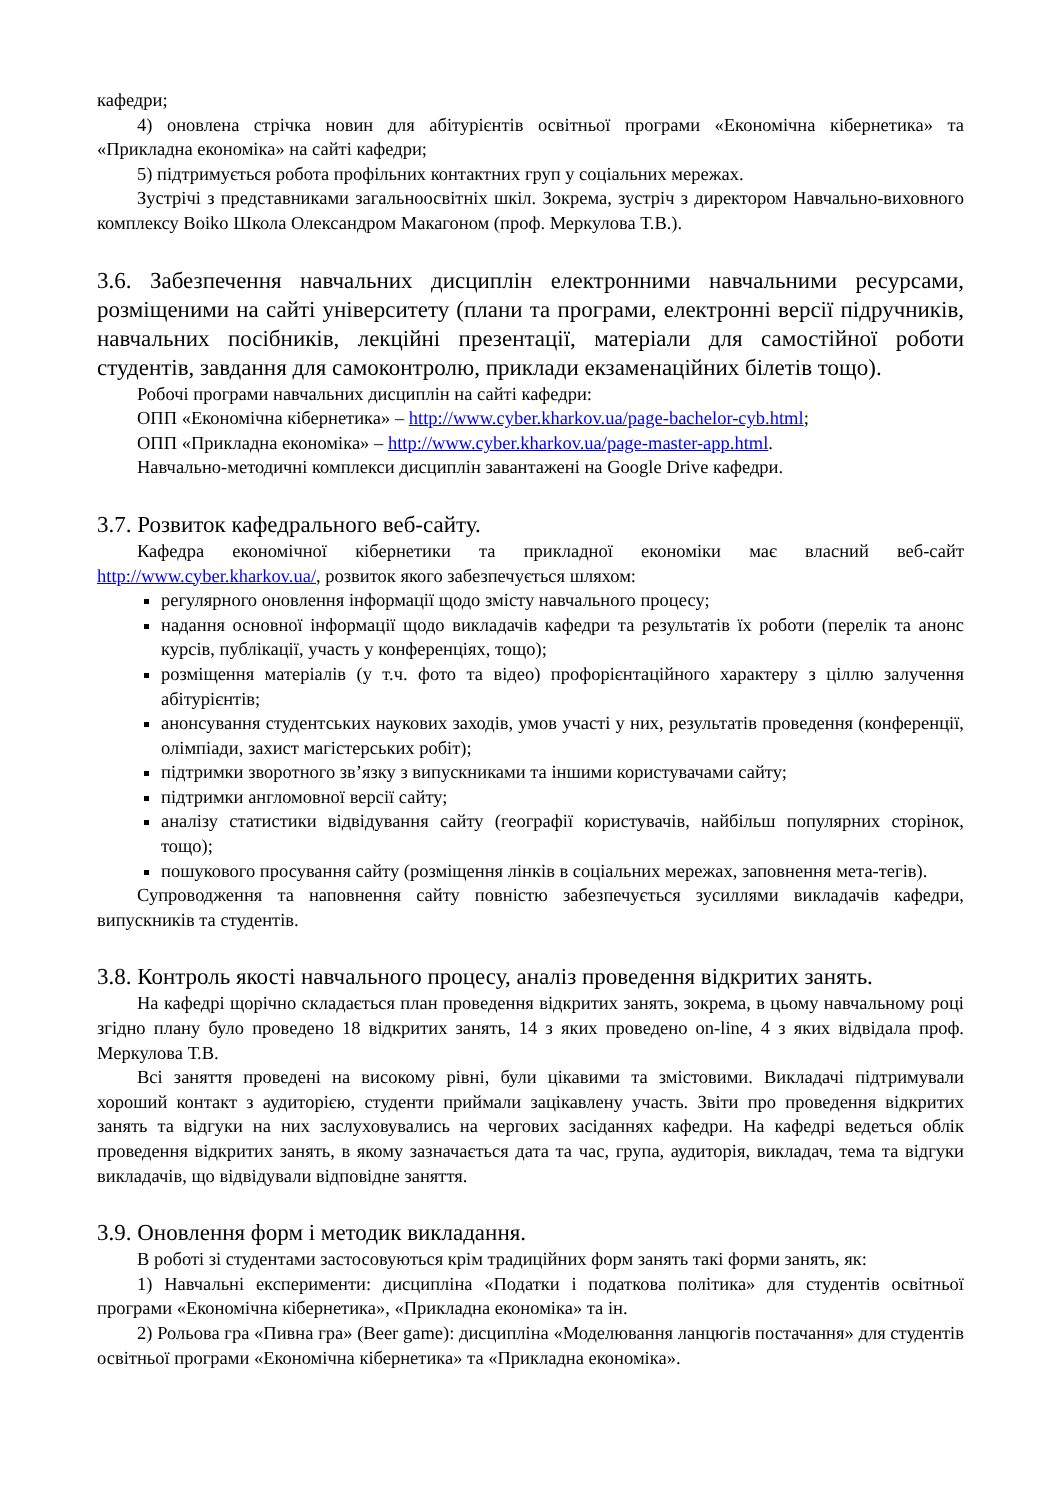кафедри;
4) оновлена стрічка новин для абітурієнтів освітньої програми «Економічна кібернетика» та «Прикладна економіка» на сайті кафедри;
5) підтримується робота профільних контактних груп у соціальних мережах.
Зустрічі з представниками загальноосвітніх шкіл. Зокрема, зустріч з директором Навчально-виховного комплексу Boiko Школа Олександром Макагоном (проф. Меркулова Т.В.).
3.6. Забезпечення навчальних дисциплін електронними навчальними ресурсами, розміщеними на сайті університету (плани та програми, електронні версії підручників, навчальних посібників, лекційні презентації, матеріали для самостійної роботи студентів, завдання для самоконтролю, приклади екзаменаційних білетів тощо).
Робочі програми навчальних дисциплін на сайті кафедри:
ОПП «Економічна кібернетика» – http://www.cyber.kharkov.ua/page-bachelor-cyb.html;
ОПП «Прикладна економіка» – http://www.cyber.kharkov.ua/page-master-app.html.
Навчально-методичні комплекси дисциплін завантажені на Google Drive кафедри.
3.7. Розвиток кафедрального веб-сайту.
Кафедра економічної кібернетики та прикладної економіки має власний веб-сайт http://www.cyber.kharkov.ua/, розвиток якого забезпечується шляхом:
регулярного оновлення інформації щодо змісту навчального процесу;
надання основної інформації щодо викладачів кафедри та результатів їх роботи (перелік та анонс курсів, публікації, участь у конференціях, тощо);
розміщення матеріалів (у т.ч. фото та відео) профорієнтаційного характеру з ціллю залучення абітурієнтів;
анонсування студентських наукових заходів, умов участі у них, результатів проведення (конференції, олімпіади, захист магістерських робіт);
підтримки зворотного зв’язку з випускниками та іншими користувачами сайту;
підтримки англомовної версії сайту;
аналізу статистики відвідування сайту (географії користувачів, найбільш популярних сторінок, тощо);
пошукового просування сайту (розміщення лінків в соціальних мережах, заповнення мета-тегів).
Супроводження та наповнення сайту повністю забезпечується зусиллями викладачів кафедри, випускників та студентів.
3.8. Контроль якості навчального процесу, аналіз проведення відкритих занять.
На кафедрі щорічно складається план проведення відкритих занять, зокрема, в цьому навчальному році згідно плану було проведено 18 відкритих занять, 14 з яких проведено on-line, 4 з яких відвідала проф. Меркулова Т.В.
Всі заняття проведені на високому рівні, були цікавими та змістовими. Викладачі підтримували хороший контакт з аудиторією, студенти приймали зацікавлену участь. Звіти про проведення відкритих занять та відгуки на них заслуховувались на чергових засіданнях кафедри. На кафедрі ведеться облік проведення відкритих занять, в якому зазначається дата та час, група, аудиторія, викладач, тема та відгуки викладачів, що відвідували відповідне заняття.
3.9. Оновлення форм і методик викладання.
В роботі зі студентами застосовуються крім традиційних форм занять такі форми занять, як:
1) Навчальні експерименти: дисципліна «Податки і податкова політика» для студентів освітньої програми «Економічна кібернетика», «Прикладна економіка» та ін.
2) Рольова гра «Пивна гра» (Beer game): дисципліна «Моделювання ланцюгів постачання» для студентів освітньої програми «Економічна кібернетика» та «Прикладна економіка».